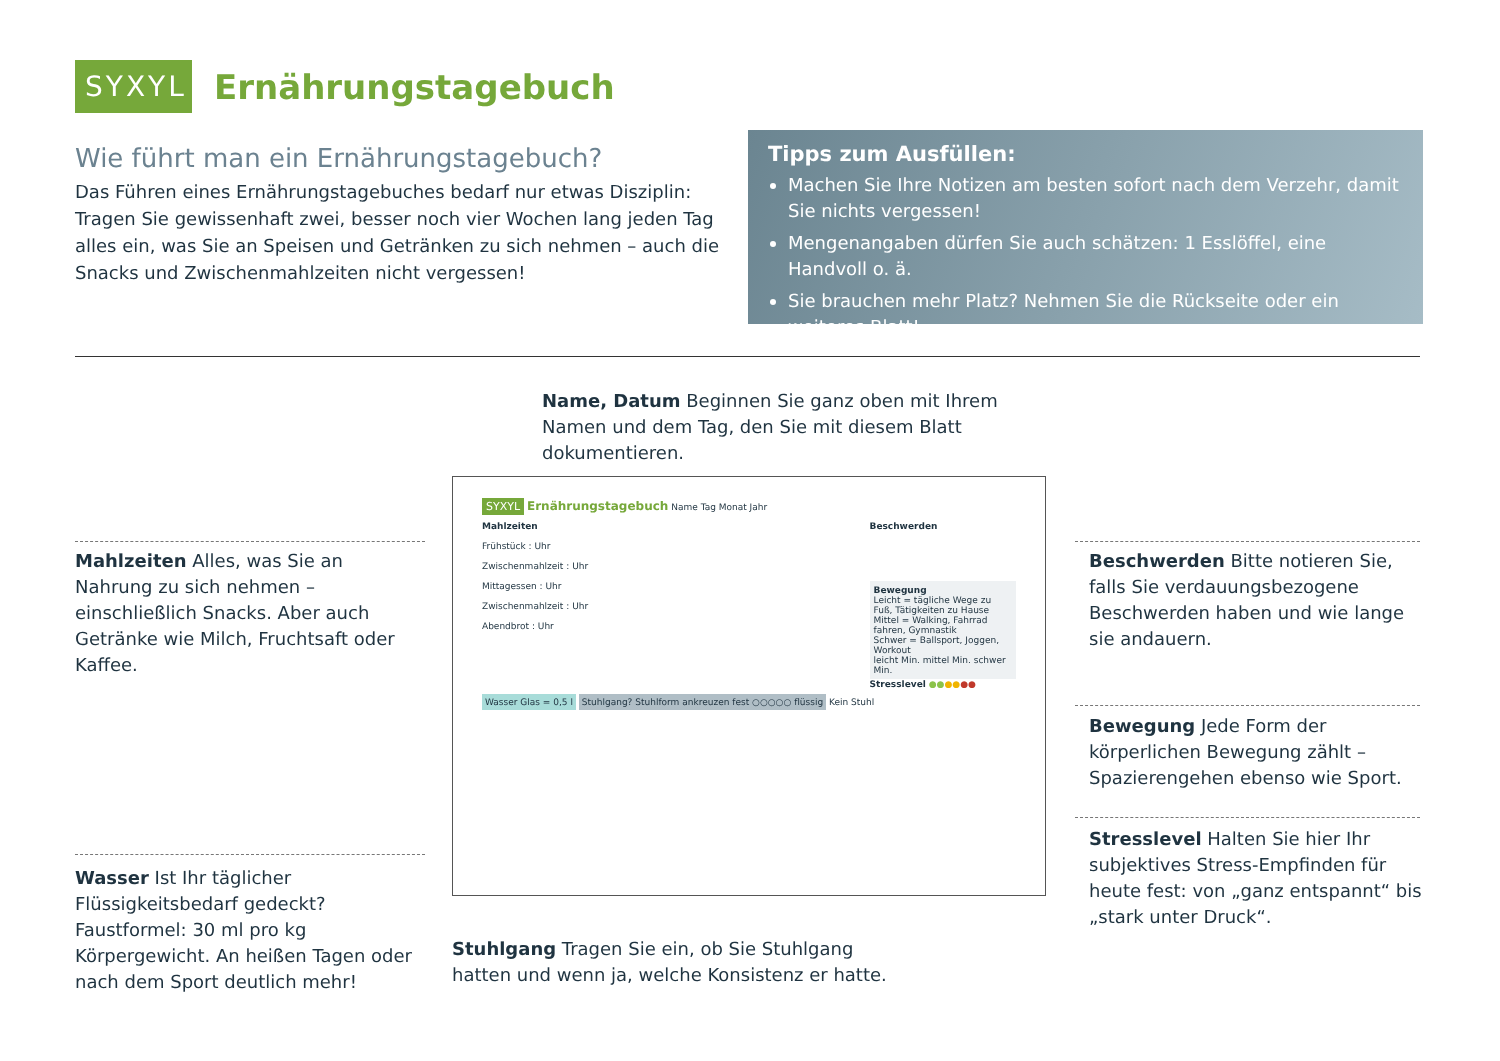SYXYL
Ernährungstagebuch
Wie führt man ein Ernährungstagebuch?
Das Führen eines Ernährungstagebuches bedarf nur etwas Disziplin: Tragen Sie gewissenhaft zwei, besser noch vier Wochen lang jeden Tag alles ein, was Sie an Speisen und Getränken zu sich nehmen – auch die Snacks und Zwischenmahlzeiten nicht vergessen!
Tipps zum Ausfüllen:
Machen Sie Ihre Notizen am besten sofort nach dem Verzehr, damit Sie nichts vergessen!
Mengenangaben dürfen Sie auch schätzen: 1 Esslöffel, eine Handvoll o. ä.
Sie brauchen mehr Platz? Nehmen Sie die Rückseite oder ein weiteres Blatt!
Name, Datum Beginnen Sie ganz oben mit Ihrem Namen und dem Tag, den Sie mit diesem Blatt dokumentieren.
Mahlzeiten Alles, was Sie an Nahrung zu sich nehmen – einschließlich Snacks. Aber auch Getränke wie Milch, Fruchtsaft oder Kaffee.
Wasser Ist Ihr täglicher Flüssigkeitsbedarf gedeckt? Faustformel: 30 ml pro kg Körpergewicht. An heißen Tagen oder nach dem Sport deutlich mehr!
SYXYL Ernährungstagebuch Name Tag Monat Jahr
Mahlzeiten
Frühstück : Uhr
Zwischenmahlzeit : Uhr
Mittagessen : Uhr
Zwischenmahlzeit : Uhr
Abendbrot : Uhr
Beschwerden
Bewegung
Leicht = tägliche Wege zu Fuß, Tätigkeiten zu Hause
Mittel = Walking, Fahrrad fahren, Gymnastik
Schwer = Ballsport, Joggen, Workout
leicht Min. mittel Min. schwer Min.
Stresslevel ●●●●●●
Wasser Glas = 0,5 l Stuhlgang? Stuhlform ankreuzen fest ○○○○○ flüssig Kein Stuhl
Beschwerden Bitte notieren Sie, falls Sie verdauungsbezogene Beschwerden haben und wie lange sie andauern.
Bewegung Jede Form der körperlichen Bewegung zählt – Spazierengehen ebenso wie Sport.
Stresslevel Halten Sie hier Ihr subjektives Stress-Empfinden für heute fest: von „ganz entspannt“ bis „stark unter Druck“.
Stuhlgang Tragen Sie ein, ob Sie Stuhlgang hatten und wenn ja, welche Konsistenz er hatte.